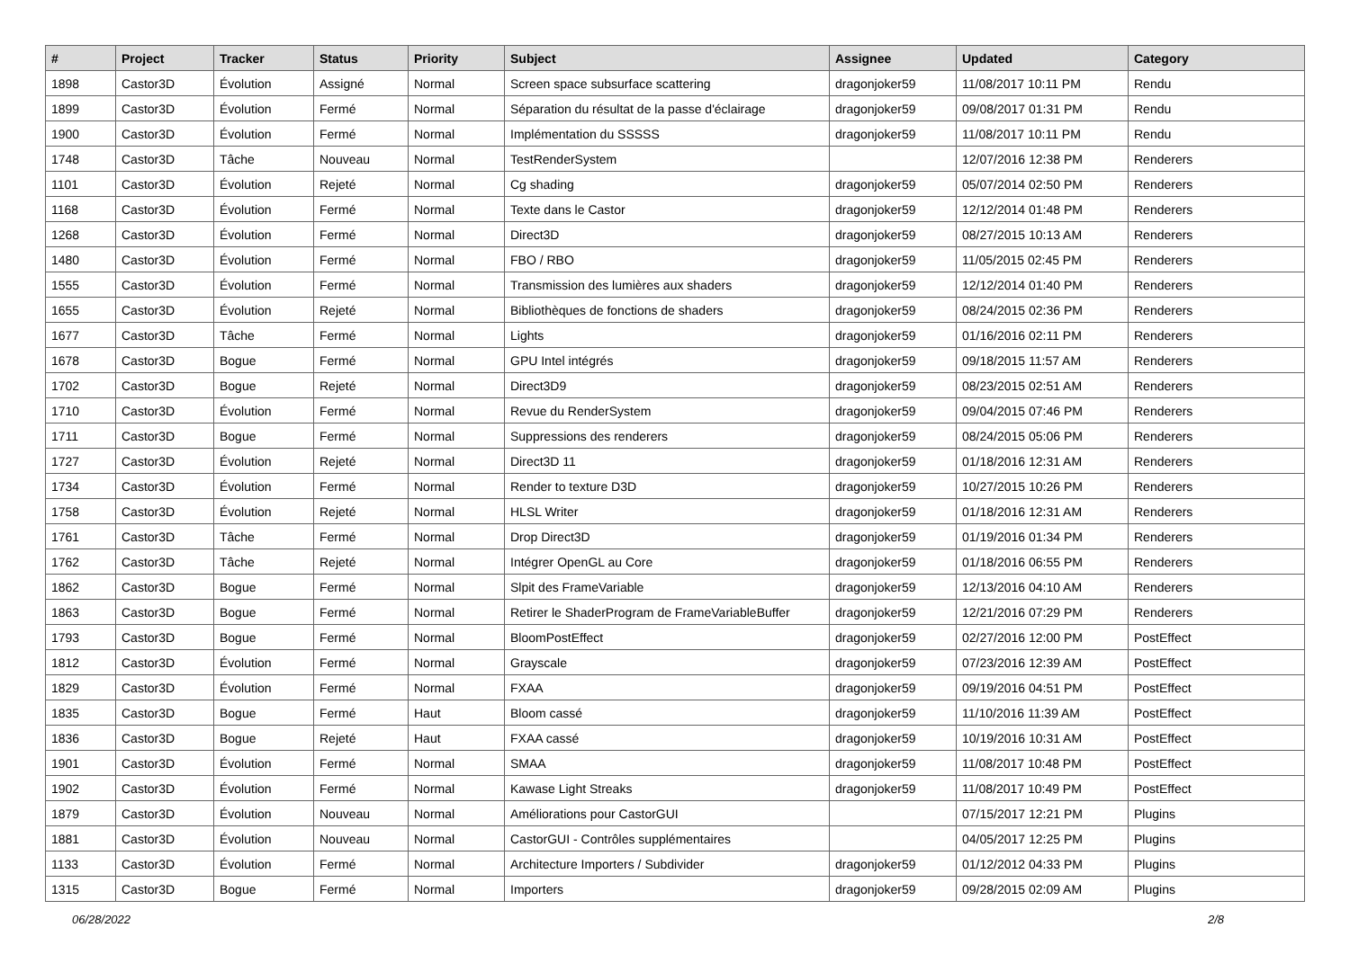| # | Project | Tracker | Status | Priority | Subject | Assignee | Updated | Category |
| --- | --- | --- | --- | --- | --- | --- | --- | --- |
| 1898 | Castor3D | Évolution | Assigné | Normal | Screen space subsurface scattering | dragonjoker59 | 11/08/2017 10:11 PM | Rendu |
| 1899 | Castor3D | Évolution | Fermé | Normal | Séparation du résultat de la passe d'éclairage | dragonjoker59 | 09/08/2017 01:31 PM | Rendu |
| 1900 | Castor3D | Évolution | Fermé | Normal | Implémentation du SSSSS | dragonjoker59 | 11/08/2017 10:11 PM | Rendu |
| 1748 | Castor3D | Tâche | Nouveau | Normal | TestRenderSystem | | 12/07/2016 12:38 PM | Renderers |
| 1101 | Castor3D | Évolution | Rejeté | Normal | Cg shading | dragonjoker59 | 05/07/2014 02:50 PM | Renderers |
| 1168 | Castor3D | Évolution | Fermé | Normal | Texte dans le Castor | dragonjoker59 | 12/12/2014 01:48 PM | Renderers |
| 1268 | Castor3D | Évolution | Fermé | Normal | Direct3D | dragonjoker59 | 08/27/2015 10:13 AM | Renderers |
| 1480 | Castor3D | Évolution | Fermé | Normal | FBO / RBO | dragonjoker59 | 11/05/2015 02:45 PM | Renderers |
| 1555 | Castor3D | Évolution | Fermé | Normal | Transmission des lumières aux shaders | dragonjoker59 | 12/12/2014 01:40 PM | Renderers |
| 1655 | Castor3D | Évolution | Rejeté | Normal | Bibliothèques de fonctions de shaders | dragonjoker59 | 08/24/2015 02:36 PM | Renderers |
| 1677 | Castor3D | Tâche | Fermé | Normal | Lights | dragonjoker59 | 01/16/2016 02:11 PM | Renderers |
| 1678 | Castor3D | Bogue | Fermé | Normal | GPU Intel intégrés | dragonjoker59 | 09/18/2015 11:57 AM | Renderers |
| 1702 | Castor3D | Bogue | Rejeté | Normal | Direct3D9 | dragonjoker59 | 08/23/2015 02:51 AM | Renderers |
| 1710 | Castor3D | Évolution | Fermé | Normal | Revue du RenderSystem | dragonjoker59 | 09/04/2015 07:46 PM | Renderers |
| 1711 | Castor3D | Bogue | Fermé | Normal | Suppressions des renderers | dragonjoker59 | 08/24/2015 05:06 PM | Renderers |
| 1727 | Castor3D | Évolution | Rejeté | Normal | Direct3D 11 | dragonjoker59 | 01/18/2016 12:31 AM | Renderers |
| 1734 | Castor3D | Évolution | Fermé | Normal | Render to texture D3D | dragonjoker59 | 10/27/2015 10:26 PM | Renderers |
| 1758 | Castor3D | Évolution | Rejeté | Normal | HLSL Writer | dragonjoker59 | 01/18/2016 12:31 AM | Renderers |
| 1761 | Castor3D | Tâche | Fermé | Normal | Drop Direct3D | dragonjoker59 | 01/19/2016 01:34 PM | Renderers |
| 1762 | Castor3D | Tâche | Rejeté | Normal | Intégrer OpenGL au Core | dragonjoker59 | 01/18/2016 06:55 PM | Renderers |
| 1862 | Castor3D | Bogue | Fermé | Normal | Slpit des FrameVariable | dragonjoker59 | 12/13/2016 04:10 AM | Renderers |
| 1863 | Castor3D | Bogue | Fermé | Normal | Retirer le ShaderProgram de FrameVariableBuffer | dragonjoker59 | 12/21/2016 07:29 PM | Renderers |
| 1793 | Castor3D | Bogue | Fermé | Normal | BloomPostEffect | dragonjoker59 | 02/27/2016 12:00 PM | PostEffect |
| 1812 | Castor3D | Évolution | Fermé | Normal | Grayscale | dragonjoker59 | 07/23/2016 12:39 AM | PostEffect |
| 1829 | Castor3D | Évolution | Fermé | Normal | FXAA | dragonjoker59 | 09/19/2016 04:51 PM | PostEffect |
| 1835 | Castor3D | Bogue | Fermé | Haut | Bloom cassé | dragonjoker59 | 11/10/2016 11:39 AM | PostEffect |
| 1836 | Castor3D | Bogue | Rejeté | Haut | FXAA cassé | dragonjoker59 | 10/19/2016 10:31 AM | PostEffect |
| 1901 | Castor3D | Évolution | Fermé | Normal | SMAA | dragonjoker59 | 11/08/2017 10:48 PM | PostEffect |
| 1902 | Castor3D | Évolution | Fermé | Normal | Kawase Light Streaks | dragonjoker59 | 11/08/2017 10:49 PM | PostEffect |
| 1879 | Castor3D | Évolution | Nouveau | Normal | Améliorations pour CastorGUI | | 07/15/2017 12:21 PM | Plugins |
| 1881 | Castor3D | Évolution | Nouveau | Normal | CastorGUI - Contrôles supplémentaires | | 04/05/2017 12:25 PM | Plugins |
| 1133 | Castor3D | Évolution | Fermé | Normal | Architecture Importers / Subdivider | dragonjoker59 | 01/12/2012 04:33 PM | Plugins |
| 1315 | Castor3D | Bogue | Fermé | Normal | Importers | dragonjoker59 | 09/28/2015 02:09 AM | Plugins |
06/28/2022 2/8